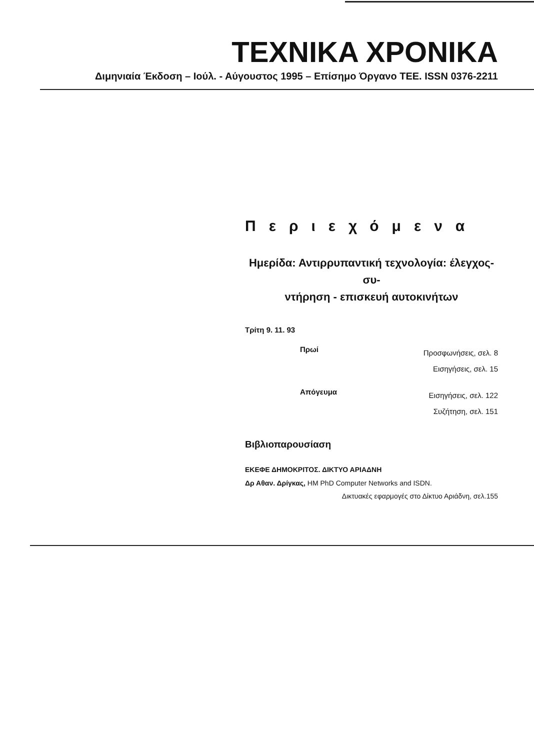TEXNIKA XPONIKA
Διμηνιαία Έκδοση – Ιούλ. - Αύγουστος 1995 – Επίσημο Όργανο ΤΕΕ. ISSN 0376-2211
Περιεχόμενα
Ημερίδα: Αντιρρυπαντική τεχνολογία: έλεγχος- συ-
ντήρηση - επισκευή αυτοκινήτων
Τρίτη 9. 11. 93
Πρωί
Προσφωνήσεις, σελ. 8
Εισηγήσεις, σελ. 15
Απόγευμα
Εισηγήσεις, σελ. 122
Συζήτηση, σελ. 151
Βιβλιοπαρουσίαση
ΕΚΕΦΕ ΔΗΜΟΚΡΙΤΟΣ. ΔΙΚΤΥΟ ΑΡΙΑΔΝΗ
Δρ Αθαν. Δρίγκας, HM PhD Computer Networks and ISDN.
Δικτυακές εφαρμογές στο Δίκτυο Αριάδνη, σελ.155